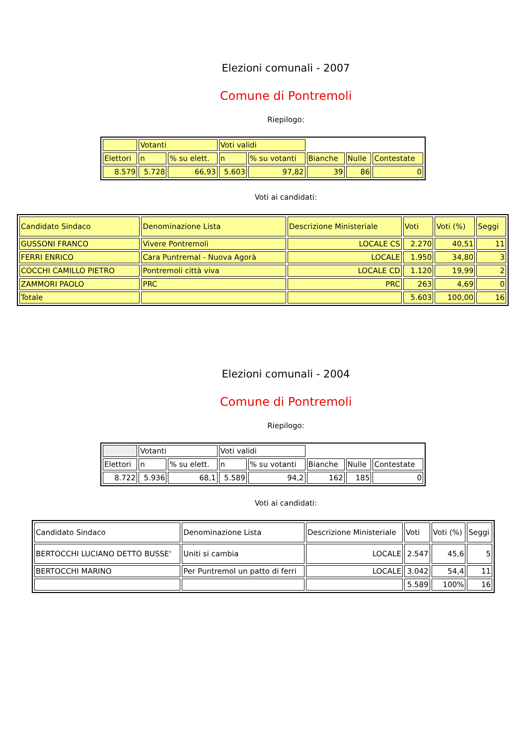Elezioni comunali - 2007
Comune di Pontremoli
Riepilogo:
| | Votanti | | Voti validi | | | | |
| Elettori | n | % su elett. | n | % su votanti | Bianche | Nulle | Contestate |
| 8.579 | 5.728 | 66,93 | 5.603 | 97,82 | 39 | 86 | 0 |
Voti ai candidati:
| Candidato Sindaco | Denominazione Lista | Descrizione Ministeriale | Voti | Voti (%) | Seggi |
| GUSSONI FRANCO | Vivere Pontremoli | LOCALE CS | 2.270 | 40,51 | 11 |
| FERRI ENRICO | Cara Puntremal - Nuova Agorà | LOCALE | 1.950 | 34,80 | 3 |
| COCCHI CAMILLO PIETRO | Pontremoli città viva | LOCALE CD | 1.120 | 19,99 | 2 |
| ZAMMORI PAOLO | PRC | PRC | 263 | 4,69 | 0 |
| Totale | | | 5.603 | 100,00 | 16 |
Elezioni comunali - 2004
Comune di Pontremoli
Riepilogo:
| | Votanti | | Voti validi | | | | |
| Elettori | n | % su elett. | n | % su votanti | Bianche | Nulle | Contestate |
| 8.722 | 5.936 | 68,1 | 5.589 | 94,2 | 162 | 185 | 0 |
Voti ai candidati:
| Candidato Sindaco | Denominazione Lista | Descrizione Ministeriale | Voti | Voti (%) | Seggi |
| BERTOCCHI LUCIANO DETTO BUSSE' | Uniti si cambia | LOCALE | 2.547 | 45,6 | 5 |
| BERTOCCHI MARINO | Per Puntremol un patto di ferri | LOCALE | 3.042 | 54,4 | 11 |
| | | | 5.589 | 100% | 16 |